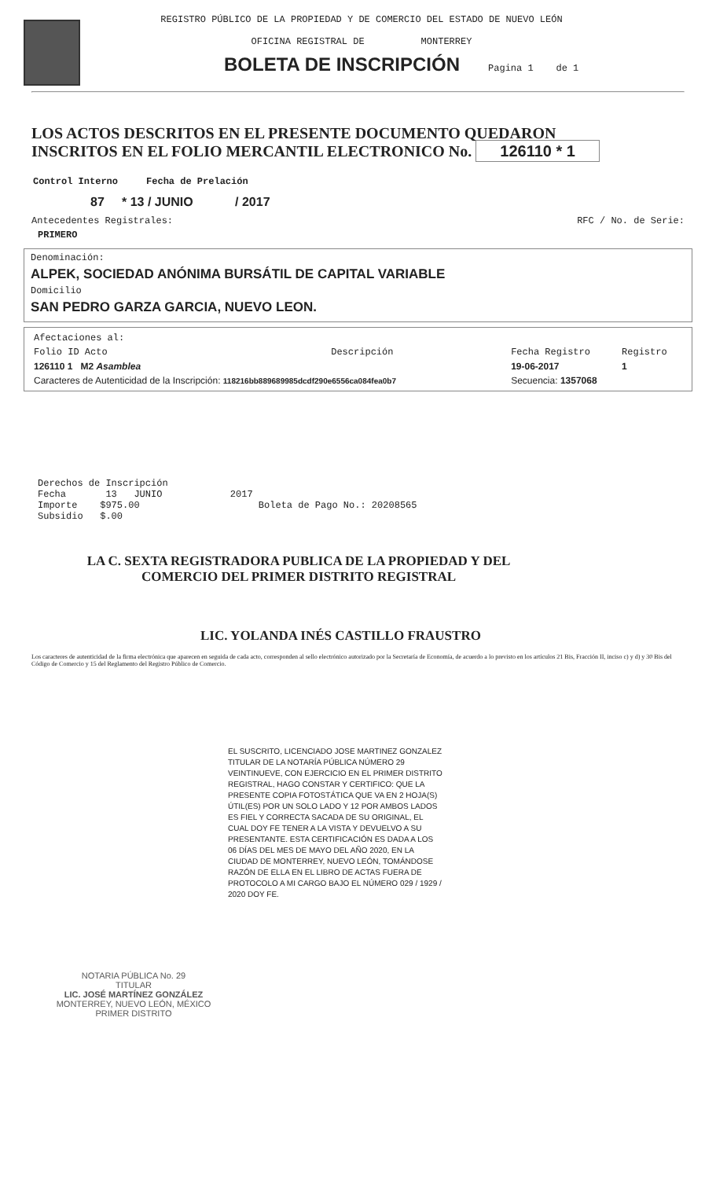REGISTRO PÚBLICO DE LA PROPIEDAD Y DE COMERCIO DEL ESTADO DE NUEVO LEÓN
OFICINA REGISTRAL DE MONTERREY
BOLETA DE INSCRIPCIÓN Pagina 1 de 1
LOS ACTOS DESCRITOS EN EL PRESENTE DOCUMENTO QUEDARON
INSCRITOS EN EL FOLIO MERCANTIL ELECTRONICO No. 126110 * 1
Control Interno Fecha de Prelación
87 * 13 / JUNIO / 2017
Antecedentes Registrales: RFC / No. de Serie:
PRIMERO
Denominación:
ALPEK, SOCIEDAD ANÓNIMA BURSÁTIL DE CAPITAL VARIABLE
Domicilio
SAN PEDRO GARZA GARCIA, NUEVO LEON.
| Afectaciones al: | | | |
| --- | --- | --- | --- |
| Folio ID Acto | Descripción | Fecha Registro | Registro |
| 126110 1 M2 Asamblea | | 19-06-2017 | 1 |
| Caracteres de Autenticidad de la Inscripción: 118216bb889689985dcdf290e6556ca084fea0b7 | | Secuencia: 1357068 | |
Derechos de Inscripción
Fecha 13 JUNIO 2017
Importe $975.00 Boleta de Pago No.: 20208565
Subsidio $.00
LA C. SEXTA REGISTRADORA PUBLICA DE LA PROPIEDAD Y DEL COMERCIO DEL PRIMER DISTRITO REGISTRAL
LIC. YOLANDA INÉS CASTILLO FRAUSTRO
Los caracteres de autenticidad de la firma electrónica que aparecen en seguida de cada acto, corresponden al sello electrónico autorizado por la Secretaría de Economía, de acuerdo a lo previsto en los artículos 21 Bis, Fracción II, inciso c) y d) y 30 Bis del Código de Comercio y 15 del Reglamento del Registro Público de Comercio.
EL SUSCRITO, LICENCIADO JOSE MARTINEZ GONZALEZ TITULAR DE LA NOTARÍA PÚBLICA NÚMERO 29 VEINTINUEVE, CON EJERCICIO EN EL PRIMER DISTRITO REGISTRAL, HAGO CONSTAR Y CERTIFICO: QUE LA PRESENTE COPIA FOTOSTÁTICA QUE VA EN 2 HOJA(S) ÚTIL(ES) POR UN SOLO LADO Y 12 POR AMBOS LADOS ES FIEL Y CORRECTA SACADA DE SU ORIGINAL, EL CUAL DOY FE TENER A LA VISTA Y DEVUELVO A SU PRESENTANTE. ESTA CERTIFICACIÓN ES DADA A LOS 06 DÍAS DEL MES DE MAYO DEL AÑO 2020, EN LA CIUDAD DE MONTERREY, NUEVO LEÓN, TOMÁNDOSE RAZÓN DE ELLA EN EL LIBRO DE ACTAS FUERA DE PROTOCOLO A MI CARGO BAJO EL NÚMERO 029 / 1929 / 2020 DOY FE.
NOTARIA PÚBLICA No. 29
TITULAR
LIC. JOSÉ MARTÍNEZ GONZÁLEZ
MONTERREY, NUEVO LEÓN, MÉXICO
PRIMER DISTRITO